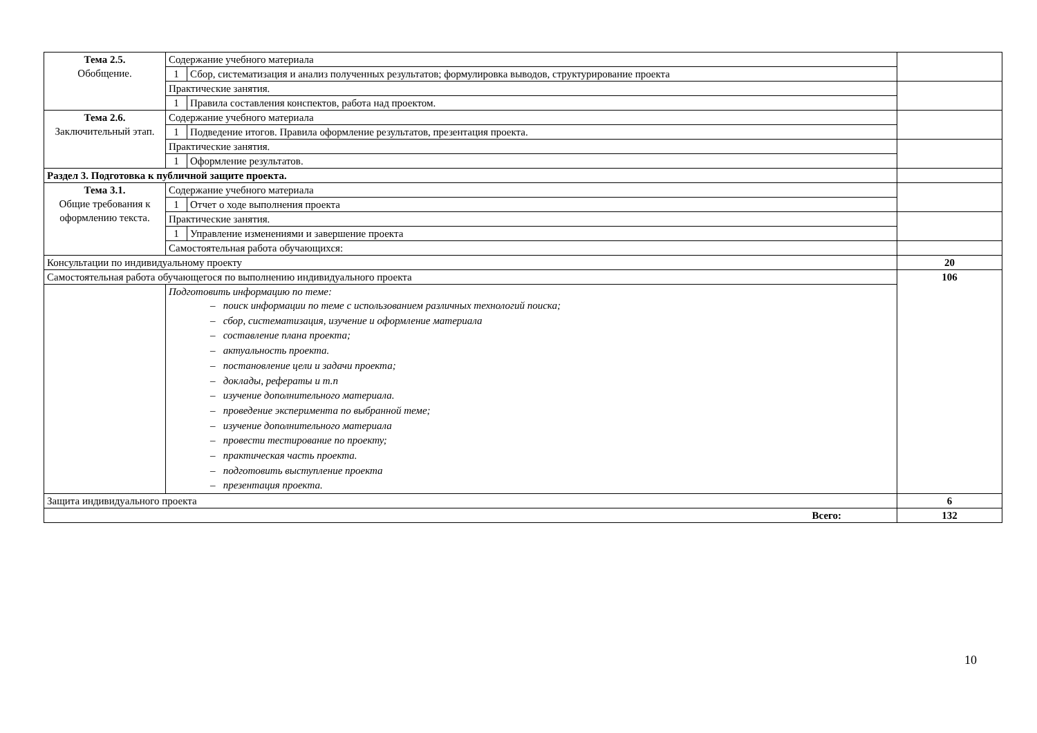| Тема 2.5. Обобщение. | Содержание учебного материала | | |
| | 1 | Сбор, систематизация и анализ полученных результатов; формулировка выводов, структурирование проекта | |
| | Практические занятия. | | |
| | 1 | Правила составления конспектов, работа над проектом. | |
| Тема 2.6. Заключительный этап. | Содержание учебного материала | | |
| | 1 | Подведение итогов. Правила оформление результатов, презентация проекта. | |
| | Практические занятия. | | |
| | 1 | Оформление результатов. | |
| Раздел 3. Подготовка к публичной защите проекта. | | | |
| Тема 3.1. Общие требования к оформлению текста. | Содержание учебного материала | | |
| | 1 | Отчет о ходе выполнения проекта | |
| | Практические занятия. | | |
| | 1 | Управление изменениями и завершение проекта | |
| | Самостоятельная работа обучающихся: | | |
| Консультации по индивидуальному проекту | | | 20 |
| Самостоятельная работа обучающегося по выполнению индивидуального проекта | | | 106 |
| | Подготовить информацию по теме: – поиск информации по теме с использованием различных технологий поиска; – сбор, систематизация, изучение и оформление материала – составление плана проекта; – актуальность проекта. – постановление цели и задачи проекта; – доклады, рефераты и т.п – изучение дополнительного материала. – проведение эксперимента по выбранной теме; – изучение дополнительного материала – провести тестирование по проекту; – практическая часть проекта. – подготовить выступление проекта – презентация проекта. | | |
| Защита индивидуального проекта | | | 6 |
| Всего: | | | 132 |
10